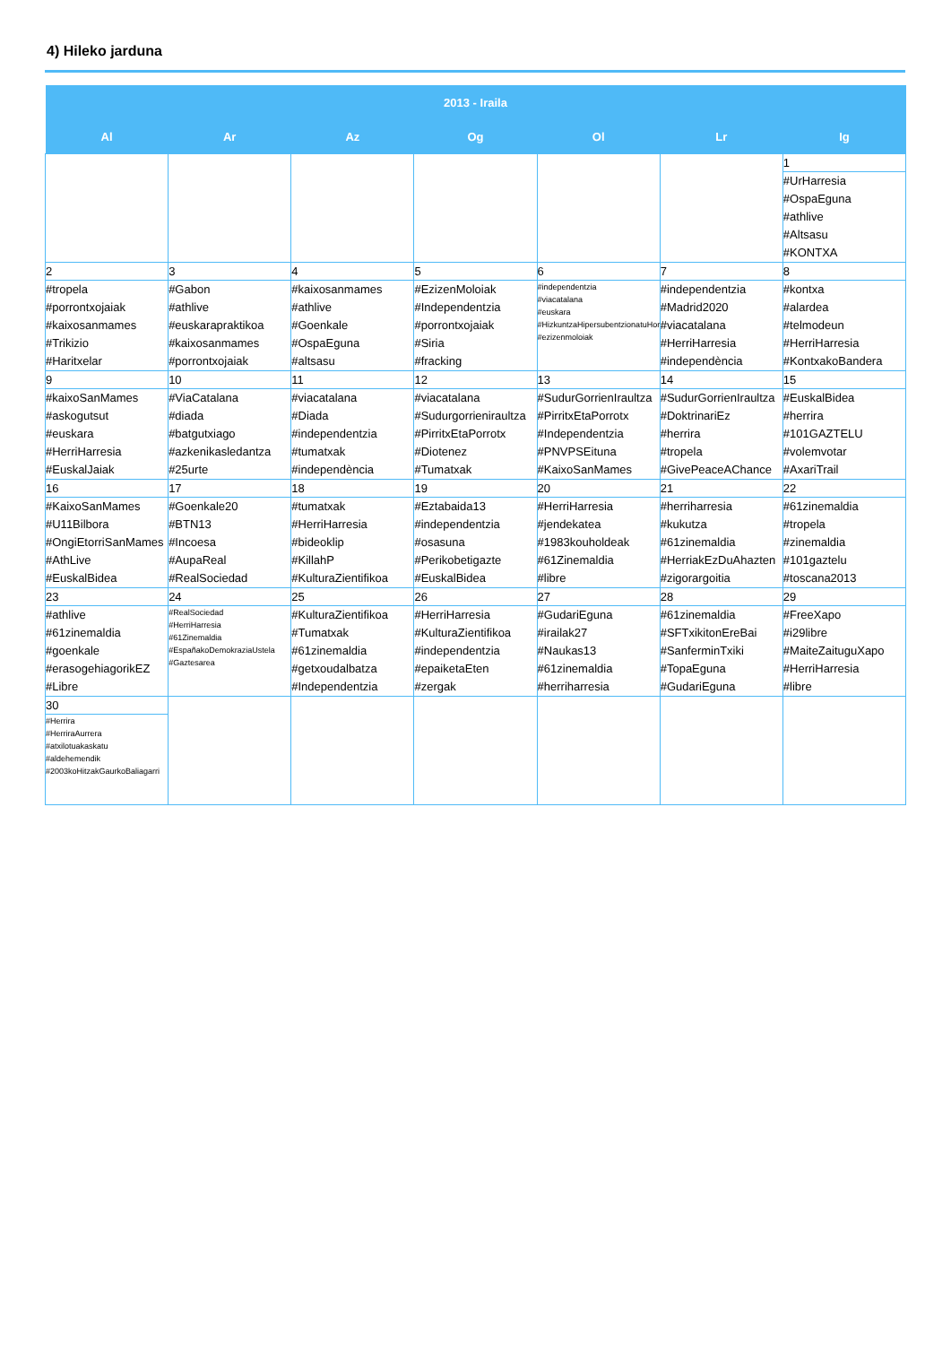4) Hileko jarduna
| 2013 - Iraila | | | | | | |
| --- | --- | --- | --- | --- | --- | --- |
| Al | Ar | Az | Og | Ol | Lr | Ig |
| | | | | | | 1 #UrHarresia #OspaEguna #athlive #Altsasu #KONTXA |
| 2 #tropela #porrontxojaiak #kaixosanmames #Trikizio #Haritxelar | 3 #Gabon #athlive #euskarapraktikoa #kaixosanmames #porrontxojaiak | 4 #kaixosanmames #athlive #Goenkale #OspaEguna #altsasu | 5 #EzizenMoloiak #Independentzia #porrontxojaiak #Siria #fracking | 6 #independentzia #viacatalana #euskara #HizkuntzaHipersubentzionatuHori #ezizenmoloiak | 7 #independentzia #Madrid2020 #viacatalana #HerriHarresia #independència | 8 #kontxa #alardea #telmodeun #HerriHarresia #KontxakoBandera |
| 9 #kaixoSanMames #askogutsut #euskara #HerriHarresia #EuskalJaiak | 10 #ViaCatalana #diada #batgutxiago #azkenikasledantza #25urte | 11 #viacatalana #Diada #independentzia #tumatxak #independència | 12 #viacatalana #Sudurgorrieniraultza #PirritxEtaPorrotx #Diotenez #Tumatxak | 13 #SudurGorrienIraultza #PirritxEtaPorrotx #Independentzia #PNVPSEituna #KaixoSanMames | 14 #SudurGorrienIraultza #DoktrinariEz #herrira #tropela #GivePeaceAChance | 15 #EuskalBidea #herrira #101GAZTELU #volemvotar #AxariTrail |
| 16 #KaixoSanMames #U11Bilbora #OngiEtorriSanMames #AthLive #EuskalBidea | 17 #Goenkale20 #BTN13 #Incoesa #AupaReal #RealSociedad | 18 #tumatxak #HerriHarresia #bideoklip #KillahP #KulturaZientifikoa | 19 #Eztabaida13 #independentzia #osasuna #Perikobetigazte #EuskalBidea | 20 #HerriHarresia #jendekatea #1983kouholdeak #61Zinemaldia #libre | 21 #herriharresia #kukutza #61zinemaldia #HerriakEzDuAhazten #zigorargoitia | 22 #61zinemaldia #tropela #zinemaldia #101gaztelu #toscana2013 |
| 23 #athlive #61zinemaldia #goenkale #erasogehiagorikEZ #Libre | 24 #RealSociedad #HerriHarresia #61Zinemaldia #EspañakoDemokraziaUstela #Gaztesarea | 25 #KulturaZientifikoa #Tumatxak #61zinemaldia #getxoudalbatza #Independentzia | 26 #HerriHarresia #KulturaZientifikoa #independentzia #epaiketaEten #zergak | 27 #GudariEguna #irailak27 #Naukas13 #61zinemaldia #herriharresia | 28 #61zinemaldia #SFTxikitonEreBai #SanferminTxiki #TopaEguna #GudariEguna | 29 #FreeXapo #i29libre #MaiteZaituguXapo #HerriHarresia #libre |
| 30 #Herrira #HerriraAurrera #atxilotuakaskatu #aldehemendik #2003koHitzakGaurkoBaliagarri | | | | | | |